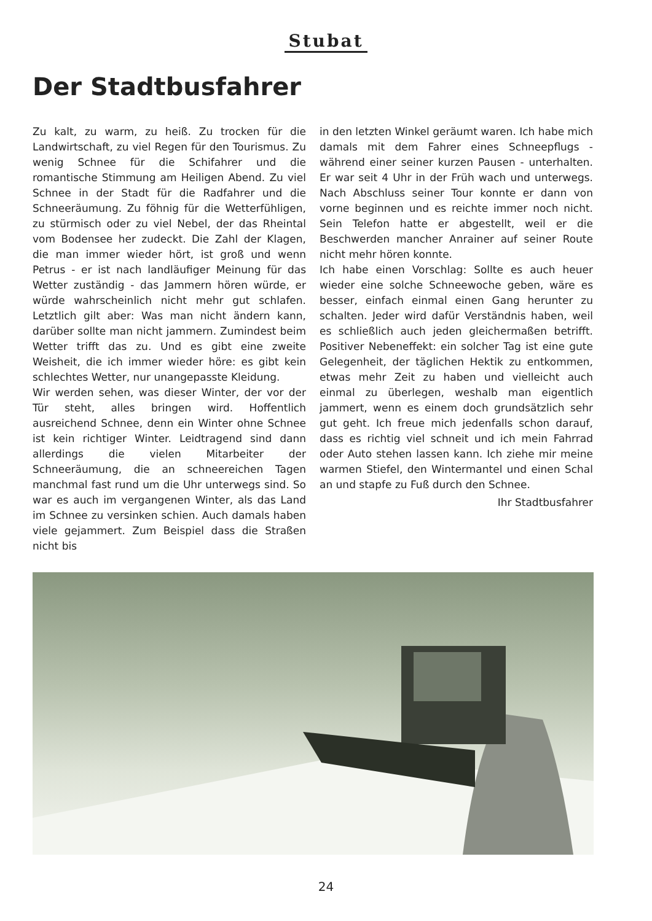Stubat
Der Stadtbusfahrer
Zu kalt, zu warm, zu heiß. Zu trocken für die Landwirtschaft, zu viel Regen für den Tourismus. Zu wenig Schnee für die Schifahrer und die romantische Stimmung am Heiligen Abend. Zu viel Schnee in der Stadt für die Radfahrer und die Schneeräumung. Zu föhnig für die Wetterfühligen, zu stürmisch oder zu viel Nebel, der das Rheintal vom Bodensee her zudeckt. Die Zahl der Klagen, die man immer wieder hört, ist groß und wenn Petrus - er ist nach landläufiger Meinung für das Wetter zuständig - das Jammern hören würde, er würde wahrscheinlich nicht mehr gut schlafen. Letztlich gilt aber: Was man nicht ändern kann, darüber sollte man nicht jammern. Zumindest beim Wetter trifft das zu. Und es gibt eine zweite Weisheit, die ich immer wieder höre: es gibt kein schlechtes Wetter, nur unangepasste Kleidung.
Wir werden sehen, was dieser Winter, der vor der Tür steht, alles bringen wird. Hoffentlich ausreichend Schnee, denn ein Winter ohne Schnee ist kein richtiger Winter. Leidtragend sind dann allerdings die vielen Mitarbeiter der Schneeräumung, die an schneereichen Tagen manchmal fast rund um die Uhr unterwegs sind. So war es auch im vergangenen Winter, als das Land im Schnee zu versinken schien. Auch damals haben viele gejammert. Zum Beispiel dass die Straßen nicht bis
in den letzten Winkel geräumt waren. Ich habe mich damals mit dem Fahrer eines Schneepflugs - während einer seiner kurzen Pausen - unterhalten. Er war seit 4 Uhr in der Früh wach und unterwegs. Nach Abschluss seiner Tour konnte er dann von vorne beginnen und es reichte immer noch nicht. Sein Telefon hatte er abgestellt, weil er die Beschwerden mancher Anrainer auf seiner Route nicht mehr hören konnte.
Ich habe einen Vorschlag: Sollte es auch heuer wieder eine solche Schneewoche geben, wäre es besser, einfach einmal einen Gang herunter zu schalten. Jeder wird dafür Verständnis haben, weil es schließlich auch jeden gleichermaßen betrifft. Positiver Nebeneffekt: ein solcher Tag ist eine gute Gelegenheit, der täglichen Hektik zu entkommen, etwas mehr Zeit zu haben und vielleicht auch einmal zu überlegen, weshalb man eigentlich jammert, wenn es einem doch grundsätzlich sehr gut geht. Ich freue mich jedenfalls schon darauf, dass es richtig viel schneit und ich mein Fahrrad oder Auto stehen lassen kann. Ich ziehe mir meine warmen Stiefel, den Wintermantel und einen Schal an und stapfe zu Fuß durch den Schnee.
Ihr Stadtbusfahrer
24